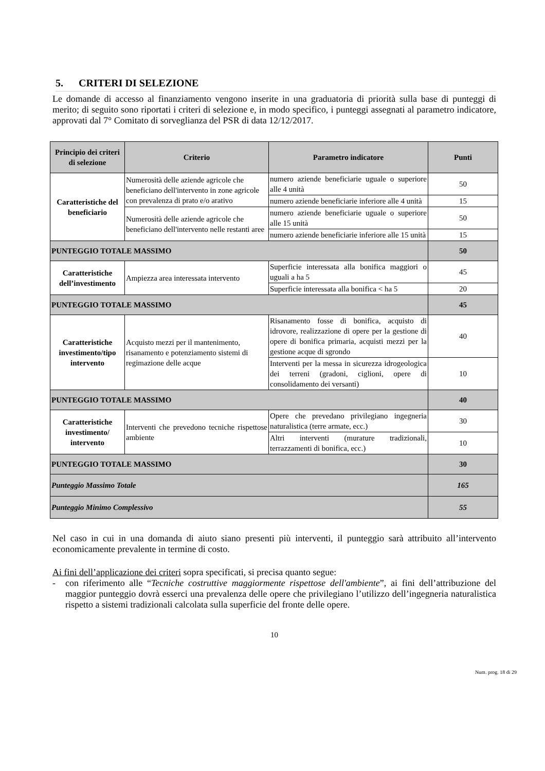5. CRITERI DI SELEZIONE
Le domande di accesso al finanziamento vengono inserite in una graduatoria di priorità sulla base di punteggi di merito; di seguito sono riportati i criteri di selezione e, in modo specifico, i punteggi assegnati al parametro indicatore, approvati dal 7° Comitato di sorveglianza del PSR di data 12/12/2017.
| Principio dei criteri di selezione | Criterio | Parametro indicatore | Punti |
| --- | --- | --- | --- |
| Caratteristiche del beneficiario | Numerosità delle aziende agricole che beneficiano dell'intervento in zone agricole con prevalenza di prato e/o arativo | numero aziende beneficiarie uguale o superiore alle 4 unità | 50 |
| | | numero aziende beneficiarie inferiore alle 4 unità | 15 |
| | Numerosità delle aziende agricole che beneficiano dell'intervento nelle restanti aree | numero aziende beneficiarie uguale o superiore alle 15 unità | 50 |
| | | numero aziende beneficiarie inferiore alle 15 unità | 15 |
| PUNTEGGIO TOTALE MASSIMO | | | 50 |
| Caratteristiche dell’investimento | Ampiezza area interessata intervento | Superficie interessata alla bonifica maggiori o uguali a ha 5 | 45 |
| | | Superficie interessata alla bonifica < ha 5 | 20 |
| PUNTEGGIO TOTALE MASSIMO | | | 45 |
| Caratteristiche investimento/tipo intervento | Acquisto mezzi per il mantenimento, risanamento e potenziamento sistemi di regimazione delle acque | Risanamento fosse di bonifica, acquisto di idrovore, realizzazione di opere per la gestione di opere di bonifica primaria, acquisti mezzi per la gestione acque di sgrondo | 40 |
| | | Interventi per la messa in sicurezza idrogeologica dei terreni (gradoni, ciglioni, opere di consolidamento dei versanti) | 10 |
| PUNTEGGIO TOTALE MASSIMO | | | 40 |
| Caratteristiche investimento/ intervento | Interventi che prevedono tecniche rispettose ambiente | Opere che prevedano privilegiano ingegneria naturalistica (terre armate, ecc.) | 30 |
| | | Altri interventi (murature tradizionali, terrazzamenti di bonifica, ecc.) | 10 |
| PUNTEGGIO TOTALE MASSIMO | | | 30 |
| Punteggio Massimo Totale | | | 165 |
| Punteggio Minimo Complessivo | | | 55 |
Nel caso in cui in una domanda di aiuto siano presenti più interventi, il punteggio sarà attribuito all’intervento economicamente prevalente in termine di costo.
Ai fini dell’applicazione dei criteri sopra specificati, si precisa quanto segue:
- con riferimento alle “Tecniche costruttive maggiormente rispettose dell'ambiente”, ai fini dell’attribuzione del maggior punteggio dovrà esserci una prevalenza delle opere che privilegiano l’utilizzo dell’ingegneria naturalistica rispetto a sistemi tradizionali calcolata sulla superficie del fronte delle opere.
10
Num. prog. 18 di 29